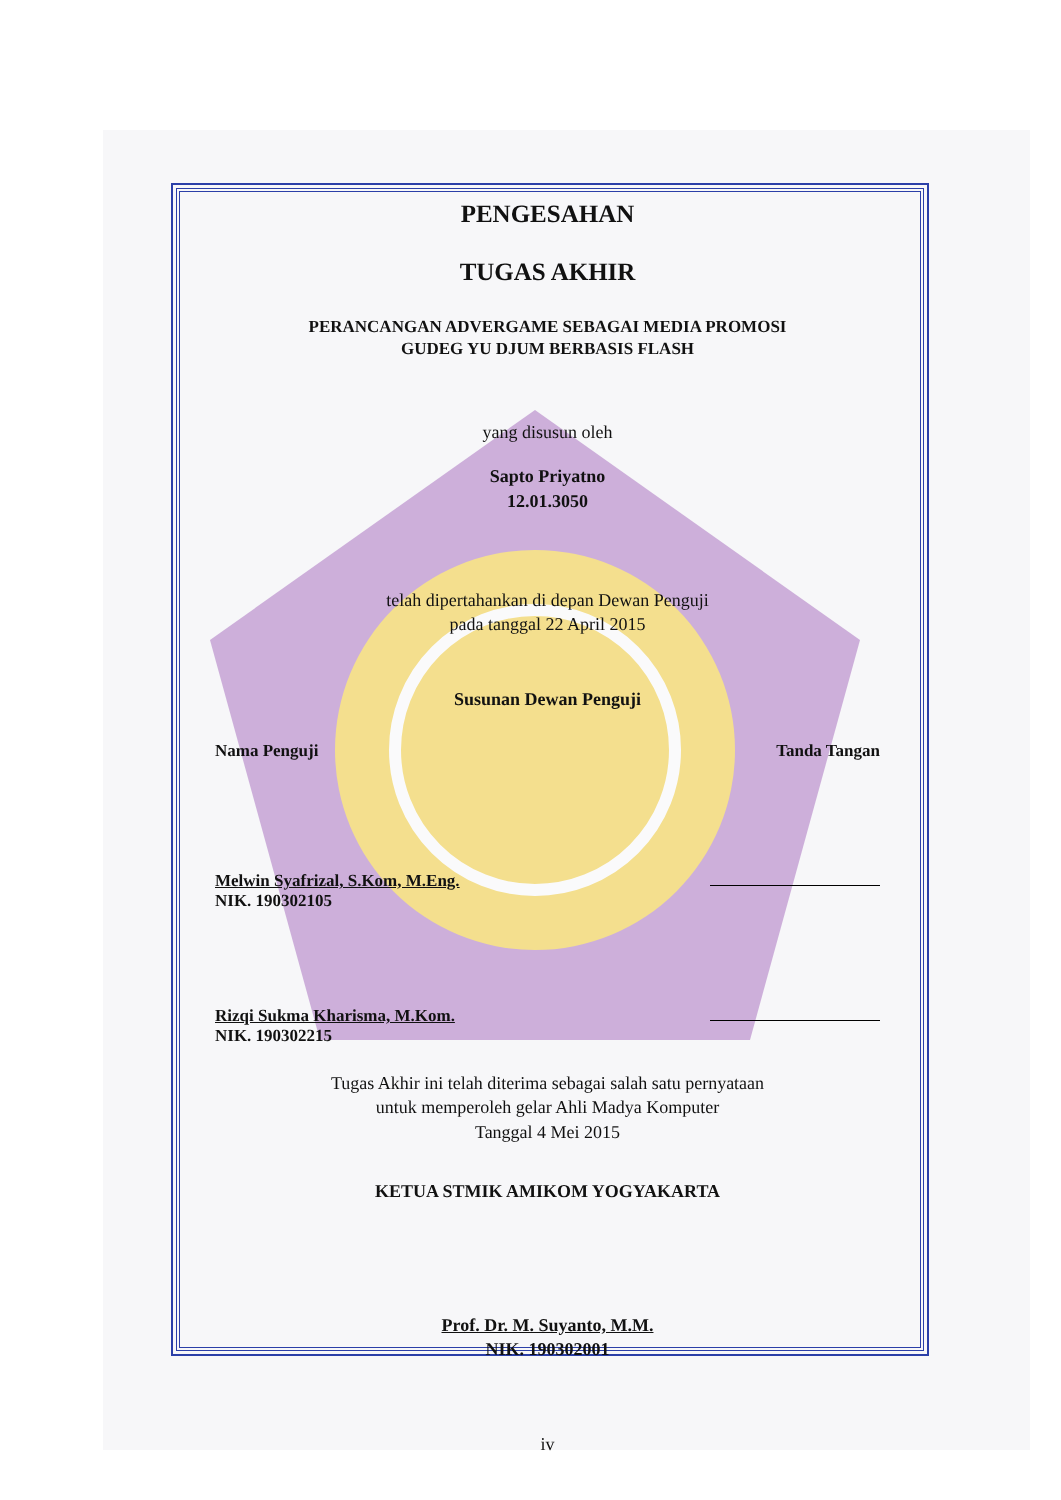PENGESAHAN
TUGAS AKHIR
PERANCANGAN ADVERGAME SEBAGAI MEDIA PROMOSI
GUDEG YU DJUM BERBASIS FLASH
yang disusun oleh
Sapto Priyatno
12.01.3050
telah dipertahankan di depan Dewan Penguji
pada tanggal 22 April 2015
Susunan Dewan Penguji
Nama Penguji Tanda Tangan
Melwin Syafrizal, S.Kom, M.Eng.
NIK. 190302105
Rizqi Sukma Kharisma, M.Kom.
NIK. 190302215
Tugas Akhir ini telah diterima sebagai salah satu pernyataan
untuk memperoleh gelar Ahli Madya Komputer
Tanggal 4 Mei 2015
KETUA STMIK AMIKOM YOGYAKARTA
Prof. Dr. M. Suyanto, M.M.
NIK. 190302001
iv